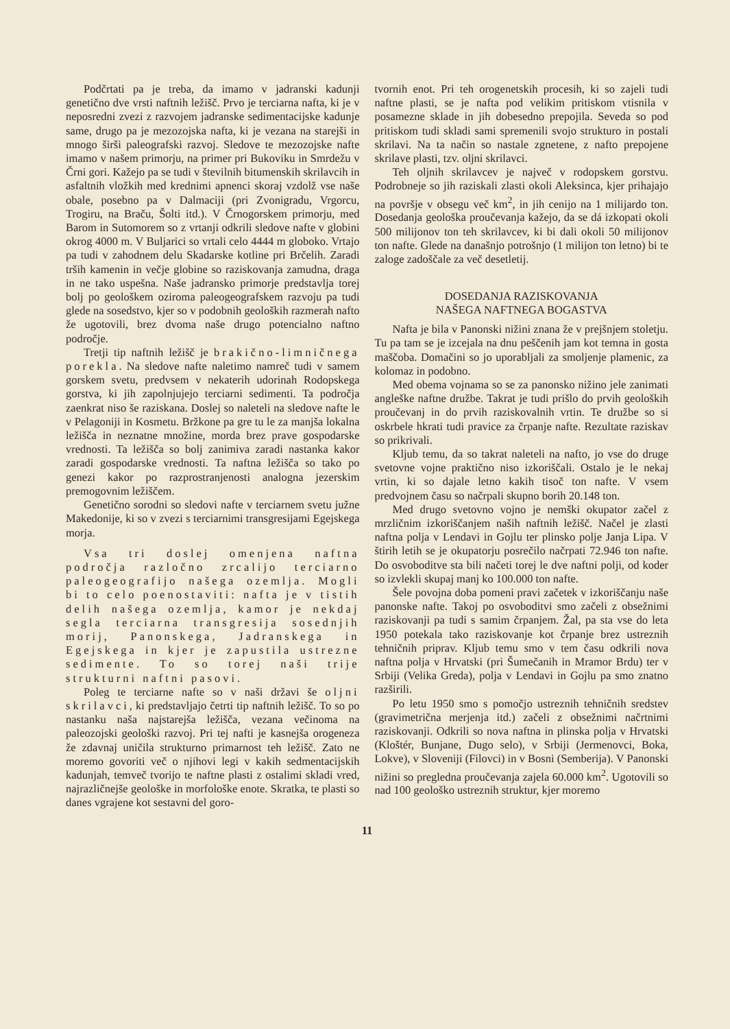Podčrtati pa je treba, da imamo v jadranski kadunji genetično dve vrsti naftnih ležišč. Prvo je terciarna nafta, ki je v neposredni zvezi z razvojem jadranske sedimentacijske kadunje same, drugo pa je mezozojska nafta, ki je vezana na starejši in mnogo širši paleografski razvoj. Sledove te mezozojske nafte imamo v našem primorju, na primer pri Bukoviku in Smrdežu v Črni gori. Kažejo pa se tudi v številnih bitumenskih skrilavcih in asfaltnih vložkih med krednimi apnenci skoraj vzdolž vse naše obale, posebno pa v Dalmaciji (pri Zvonigradu, Vrgorcu, Trogiru, na Braču, Šolti itd.). V Črnogorskem primorju, med Barom in Sutomorem so z vrtanji odkrili sledove nafte v globini okrog 4000 m. V Buljarici so vrtali celo 4444 m globoko. Vrtajo pa tudi v zahodnem delu Skadarske kotline pri Brčelih. Zaradi trših kamenin in večje globine so raziskovanja zamudna, draga in ne tako uspešna. Naše jadransko primorje predstavlja torej bolj po geološkem oziroma paleogeografskem razvoju pa tudi glede na sosedstvo, kjer so v podobnih geoloških razmerah nafto že ugotovili, brez dvoma naše drugo potencialno naftno področje.
Tretji tip naftnih ležišč je brakično-limničnega porekla. Na sledove nafte naletimo namreč tudi v samem gorskem svetu, predvsem v nekaterih udorinah Rodopskega gorstva, ki jih zapolnjujejo terciarni sedimenti. Ta področja zaenkrat niso še raziskana. Doslej so naleteli na sledove nafte le v Pelagoniji in Kosmetu. Bržkone pa gre tu le za manjša lokalna ležišča in neznatne množine, morda brez prave gospodarske vrednosti. Ta ležišča so bolj zanimiva zaradi nastanka kakor zaradi gospodarske vrednosti. Ta naftna ležišča so tako po genezi kakor po razprostranjenosti analogna jezerskim premogovnim ležiščem.
Genetično sorodni so sledovi nafte v terciarnem svetu južne Makedonije, ki so v zvezi s terciarnimi transgresijami Egejskega morja.
Vsa tri doslej omenjena naftna področja razločno zrcalijo terciarno paleogeografijo našega ozemlja. Mogli bi to celo poenostaviti: nafta je v tistih delih našega ozemlja, kamor je nekdaj segla terciarna transgresija sosednjih morij, Panonskega, Jadranskega in Egejskega in kjer je zapustila ustrezne sedimente. To so torej naši trije strukturni naftni pasovi.
Poleg te terciarne nafte so v naši državi še oljni skrilavci, ki predstavljajo četrti tip naftnih ležišč. To so po nastanku naša najstarejša ležišča, vezana večinoma na paleozojski geološki razvoj. Pri tej nafti je kasnejša orogeneza že zdavnaj uničila strukturno primarnost teh ležišč. Zato ne moremo govoriti več o njihovi legi v kakih sedmentacijskih kadunjah, temveč tvorijo te naftne plasti z ostalimi skladi vred, najrazličnejše geološke in morfološke enote. Skratka, te plasti so danes vgrajene kot sestavni del goro-
tvornih enot. Pri teh orogenetskih procesih, ki so zajeli tudi naftne plasti, se je nafta pod velikim pritiskom vtisnila v posamezne sklade in jih dobesedno prepojila. Seveda so pod pritiskom tudi skladi sami spremenili svojo strukturo in postali skrilavi. Na ta način so nastale zgnetene, z nafto prepojene skrilave plasti, tzv. oljni skrilavci.
Teh oljnih skrilavcev je največ v rodopskem gorstvu. Podrobneje so jih raziskali zlasti okoli Aleksinca, kjer prihajajo na površje v obsegu več km<sup>2</sup>, in jih cenijo na 1 milijardo ton. Dosedanja geološka proučevanja kažejo, da se dá izkopati okoli 500 milijonov ton teh skrilavcev, ki bi dali okoli 50 milijonov ton nafte. Glede na današnjo potrošnjo (1 milijon ton letno) bi te zaloge zadoščale za več desetletij.
DOSEDANJA RAZISKOVANJA
NAŠEGA NAFTNEGA BOGASTVA
Nafta je bila v Panonski nižini znana že v prejšnjem stoletju. Tu pa tam se je izcejala na dnu peščenih jam kot temna in gosta maščoba. Domačini so jo uporabljali za smoljenje plamenic, za kolomaz in podobno.
Med obema vojnama so se za panonsko nižino jele zanimati angleške naftne družbe. Takrat je tudi prišlo do prvih geoloških proučevanj in do prvih raziskovalnih vrtin. Te družbe so si oskrbele hkrati tudi pravice za črpanje nafte. Rezultate raziskav so prikrivali.
Kljub temu, da so takrat naleteli na nafto, jo vse do druge svetovne vojne praktično niso izkoriščali. Ostalo je le nekaj vrtin, ki so dajale letno kakih tisoč ton nafte. V vsem predvojnem času so načrpali skupno borih 20.148 ton.
Med drugo svetovno vojno je nemški okupator začel z mrzličnim izkoriščanjem naših naftnih ležišč. Načel je zlasti naftna polja v Lendavi in Gojlu ter plinsko polje Janja Lipa. V štirih letih se je okupatorju posrečilo načrpati 72.946 ton nafte. Do osvoboditve sta bili načeti torej le dve naftni polji, od koder so izvlekli skupaj manj ko 100.000 ton nafte.
Šele povojna doba pomeni pravi začetek v izkoriščanju naše panonske nafte. Takoj po osvoboditvi smo začeli z obsežnimi raziskovanji pa tudi s samim črpanjem. Žal, pa sta vse do leta 1950 potekala tako raziskovanje kot črpanje brez ustreznih tehničnih priprav. Kljub temu smo v tem času odkrili nova naftna polja v Hrvatski (pri Šumečanih in Mramor Brdu) ter v Srbiji (Velika Greda), polja v Lendavi in Gojlu pa smo znatno razširili.
Po letu 1950 smo s pomočjo ustreznih tehničnih sredstev (gravimetrična merjenja itd.) začeli z obsežnimi načrtnimi raziskovanji. Odkrili so nova naftna in plinska polja v Hrvatski (Kloštér, Bunjane, Dugo selo), v Srbiji (Jermenovci, Boka, Lokve), v Sloveniji (Filovci) in v Bosni (Semberija). V Panonski nižini so pregledna proučevanja zajela 60.000 km<sup>2</sup>. Ugotovili so nad 100 geološko ustreznih struktur, kjer moremo
11